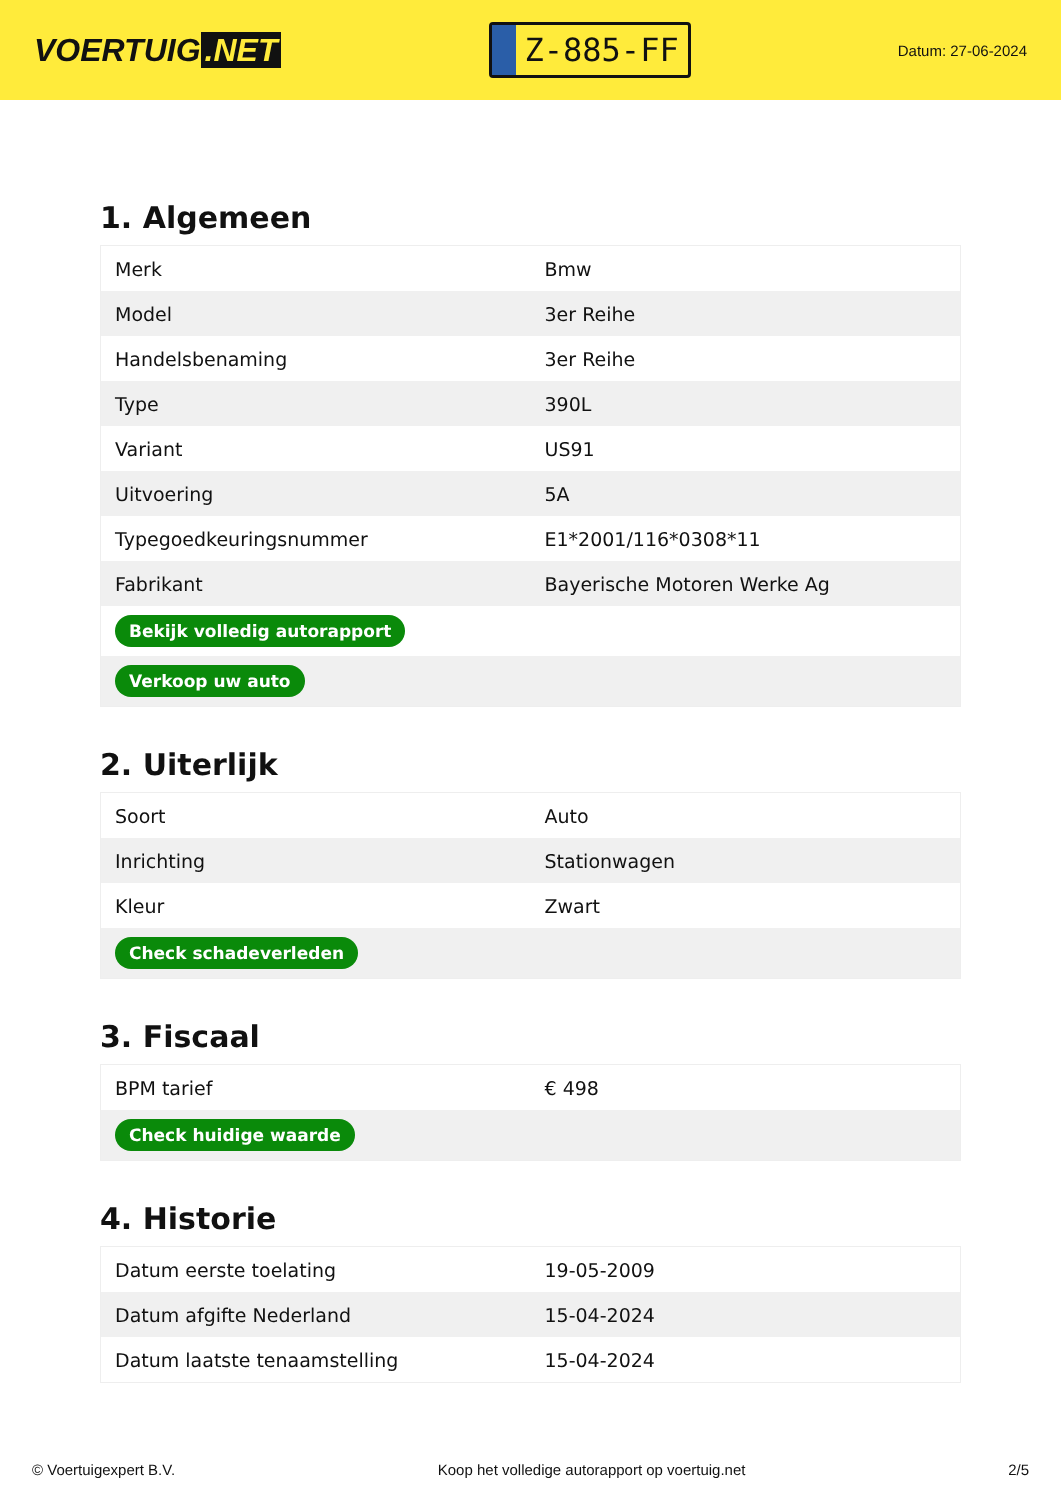VOERTUIG.NET
Z-885-FF
Datum: 27-06-2024
1. Algemeen
| Merk | Bmw |
| Model | 3er Reihe |
| Handelsbenaming | 3er Reihe |
| Type | 390L |
| Variant | US91 |
| Uitvoering | 5A |
| Typegoedkeuringsnummer | E1*2001/116*0308*11 |
| Fabrikant | Bayerische Motoren Werke Ag |
| Bekijk volledig autorapport | |
| Verkoop uw auto | |
2. Uiterlijk
| Soort | Auto |
| Inrichting | Stationwagen |
| Kleur | Zwart |
| Check schadeverleden | |
3. Fiscaal
| BPM tarief | € 498 |
| Check huidige waarde | |
4. Historie
| Datum eerste toelating | 19-05-2009 |
| Datum afgifte Nederland | 15-04-2024 |
| Datum laatste tenaamstelling | 15-04-2024 |
© Voertuigexpert B.V. Koop het volledige autorapport op voertuig.net 2/5